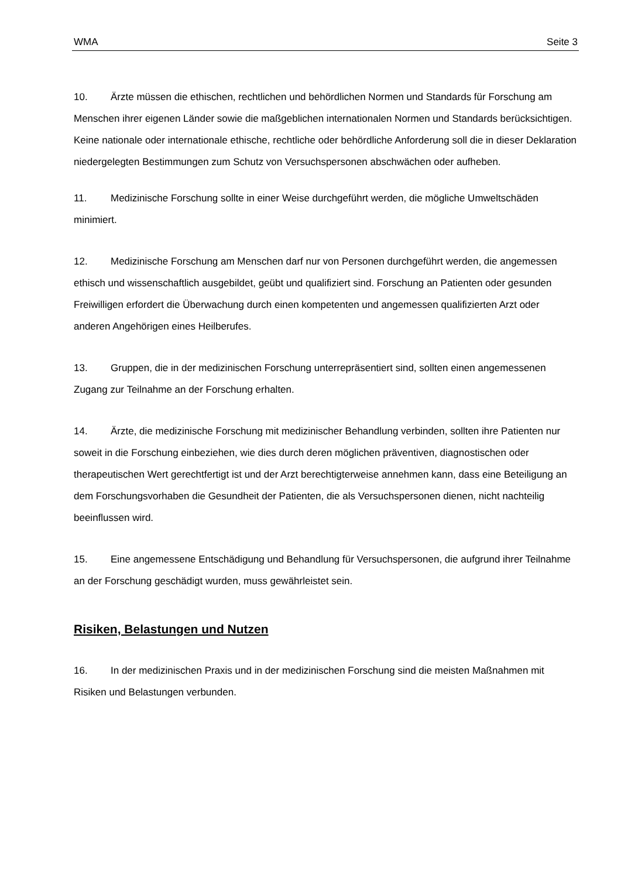WMA Seite 3
10. Ärzte müssen die ethischen, rechtlichen und behördlichen Normen und Standards für Forschung am Menschen ihrer eigenen Länder sowie die maßgeblichen internationalen Normen und Standards berücksichtigen. Keine nationale oder internationale ethische, rechtliche oder behördliche Anforderung soll die in dieser Deklaration niedergelegten Bestimmungen zum Schutz von Versuchspersonen abschwächen oder aufheben.
11. Medizinische Forschung sollte in einer Weise durchgeführt werden, die mögliche Umweltschäden minimiert.
12. Medizinische Forschung am Menschen darf nur von Personen durchgeführt werden, die angemessen ethisch und wissenschaftlich ausgebildet, geübt und qualifiziert sind. Forschung an Patienten oder gesunden Freiwilligen erfordert die Überwachung durch einen kompetenten und angemessen qualifizierten Arzt oder anderen Angehörigen eines Heilberufes.
13. Gruppen, die in der medizinischen Forschung unterrepräsentiert sind, sollten einen angemessenen Zugang zur Teilnahme an der Forschung erhalten.
14. Ärzte, die medizinische Forschung mit medizinischer Behandlung verbinden, sollten ihre Patienten nur soweit in die Forschung einbeziehen, wie dies durch deren möglichen präventiven, diagnostischen oder therapeutischen Wert gerechtfertigt ist und der Arzt berechtigterweise annehmen kann, dass eine Beteiligung an dem Forschungsvorhaben die Gesundheit der Patienten, die als Versuchspersonen dienen, nicht nachteilig beeinflussen wird.
15. Eine angemessene Entschädigung und Behandlung für Versuchspersonen, die aufgrund ihrer Teilnahme an der Forschung geschädigt wurden, muss gewährleistet sein.
Risiken, Belastungen und Nutzen
16. In der medizinischen Praxis und in der medizinischen Forschung sind die meisten Maßnahmen mit Risiken und Belastungen verbunden.